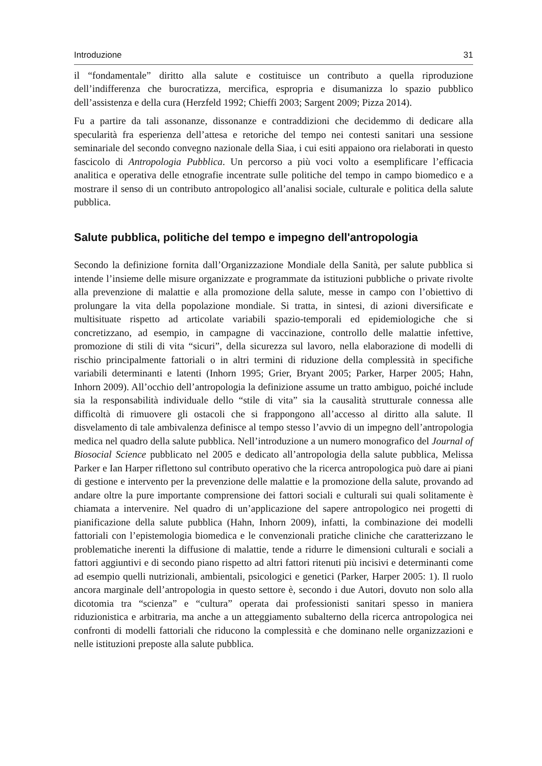Introduzione 31
il “fondamentale” diritto alla salute e costituisce un contributo a quella riproduzione dell’indifferenza che burocratizza, mercifica, espropria e disumanizza lo spazio pubblico dell’assistenza e della cura (Herzfeld 1992; Chieffi 2003; Sargent 2009; Pizza 2014).
Fu a partire da tali assonanze, dissonanze e contraddizioni che decidemmo di dedicare alla specularità fra esperienza dell’attesa e retoriche del tempo nei contesti sanitari una sessione seminariale del secondo convegno nazionale della Siaa, i cui esiti appaiono ora rielaborati in questo fascicolo di Antropologia Pubblica. Un percorso a più voci volto a esemplificare l’efficacia analitica e operativa delle etnografie incentrate sulle politiche del tempo in campo biomedico e a mostrare il senso di un contributo antropologico all’analisi sociale, culturale e politica della salute pubblica.
Salute pubblica, politiche del tempo e impegno dell'antropologia
Secondo la definizione fornita dall’Organizzazione Mondiale della Sanità, per salute pubblica si intende l’insieme delle misure organizzate e programmate da istituzioni pubbliche o private rivolte alla prevenzione di malattie e alla promozione della salute, messe in campo con l’obiettivo di prolungare la vita della popolazione mondiale. Si tratta, in sintesi, di azioni diversificate e multisituate rispetto ad articolate variabili spazio-temporali ed epidemiologiche che si concretizzano, ad esempio, in campagne di vaccinazione, controllo delle malattie infettive, promozione di stili di vita “sicuri”, della sicurezza sul lavoro, nella elaborazione di modelli di rischio principalmente fattoriali o in altri termini di riduzione della complessità in specifiche variabili determinanti e latenti (Inhorn 1995; Grier, Bryant 2005; Parker, Harper 2005; Hahn, Inhorn 2009). All’occhio dell’antropologia la definizione assume un tratto ambiguo, poiché include sia la responsabilità individuale dello “stile di vita” sia la causalità strutturale connessa alle difficoltà di rimuovere gli ostacoli che si frappongono all’accesso al diritto alla salute. Il disvelamento di tale ambivalenza definisce al tempo stesso l’avvio di un impegno dell’antropologia medica nel quadro della salute pubblica. Nell’introduzione a un numero monografico del Journal of Biosocial Science pubblicato nel 2005 e dedicato all’antropologia della salute pubblica, Melissa Parker e Ian Harper riflettono sul contributo operativo che la ricerca antropologica può dare ai piani di gestione e intervento per la prevenzione delle malattie e la promozione della salute, provando ad andare oltre la pure importante comprensione dei fattori sociali e culturali sui quali solitamente è chiamata a intervenire. Nel quadro di un’applicazione del sapere antropologico nei progetti di pianificazione della salute pubblica (Hahn, Inhorn 2009), infatti, la combinazione dei modelli fattoriali con l’epistemologia biomedica e le convenzionali pratiche cliniche che caratterizzano le problematiche inerenti la diffusione di malattie, tende a ridurre le dimensioni culturali e sociali a fattori aggiuntivi e di secondo piano rispetto ad altri fattori ritenuti più incisivi e determinanti come ad esempio quelli nutrizionali, ambientali, psicologici e genetici (Parker, Harper 2005: 1). Il ruolo ancora marginale dell’antropologia in questo settore è, secondo i due Autori, dovuto non solo alla dicotomia tra “scienza” e “cultura” operata dai professionisti sanitari spesso in maniera riduzionistica e arbitraria, ma anche a un atteggiamento subalterno della ricerca antropologica nei confronti di modelli fattoriali che riducono la complessità e che dominano nelle organizzazioni e nelle istituzioni preposte alla salute pubblica.